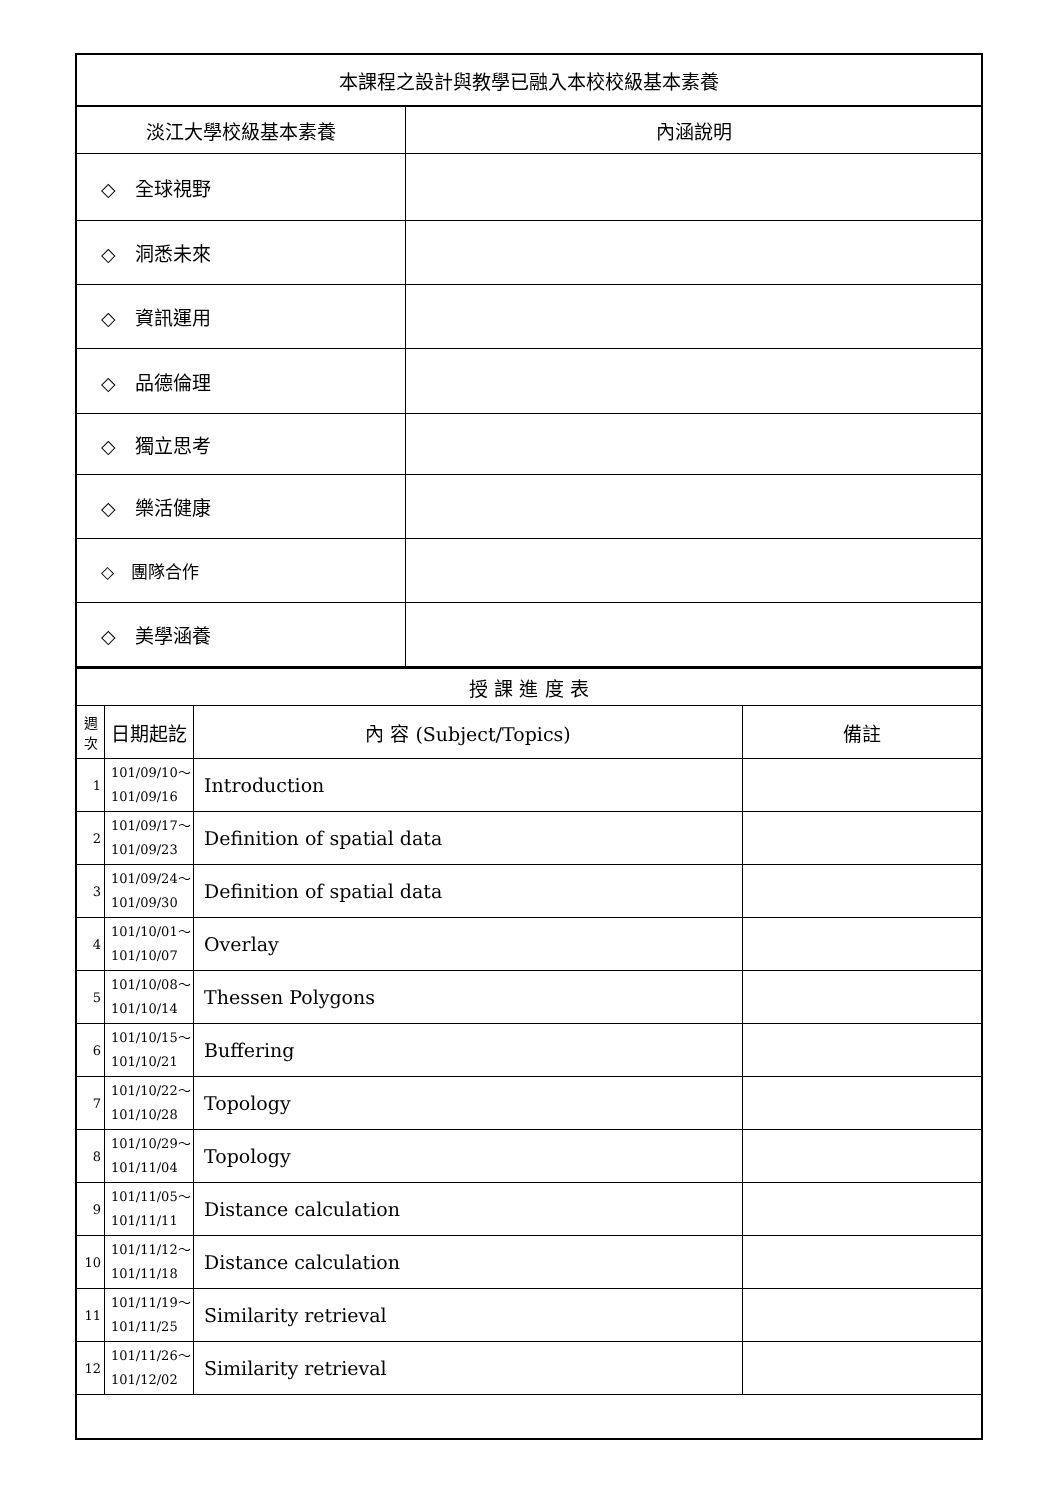| 本課程之設計與教學已融入本校校級基本素養 | |
| --- | --- |
| 淡江大學校級基本素養 | 內涵說明 |
| ◇ 全球視野 | |
| ◇ 洞悉未來 | |
| ◇ 資訊運用 | |
| ◇ 品德倫理 | |
| ◇ 獨立思考 | |
| ◇ 樂活健康 | |
| ◇ 團隊合作 | |
| ◇ 美學涵養 | |
| 授 課 進 度 表 | | | |
| --- | --- | --- | --- |
| 週 次 | 日期起訖 | 內 容 (Subject/Topics) | 備註 |
| 1 | 101/09/10～ 101/09/16 | Introduction | |
| 2 | 101/09/17～ 101/09/23 | Definition of spatial data | |
| 3 | 101/09/24～ 101/09/30 | Definition of spatial data | |
| 4 | 101/10/01～ 101/10/07 | Overlay | |
| 5 | 101/10/08～ 101/10/14 | Thessen Polygons | |
| 6 | 101/10/15～ 101/10/21 | Buffering | |
| 7 | 101/10/22～ 101/10/28 | Topology | |
| 8 | 101/10/29～ 101/11/04 | Topology | |
| 9 | 101/11/05～ 101/11/11 | Distance calculation | |
| 10 | 101/11/12～ 101/11/18 | Distance calculation | |
| 11 | 101/11/19～ 101/11/25 | Similarity retrieval | |
| 12 | 101/11/26～ 101/12/02 | Similarity retrieval | |